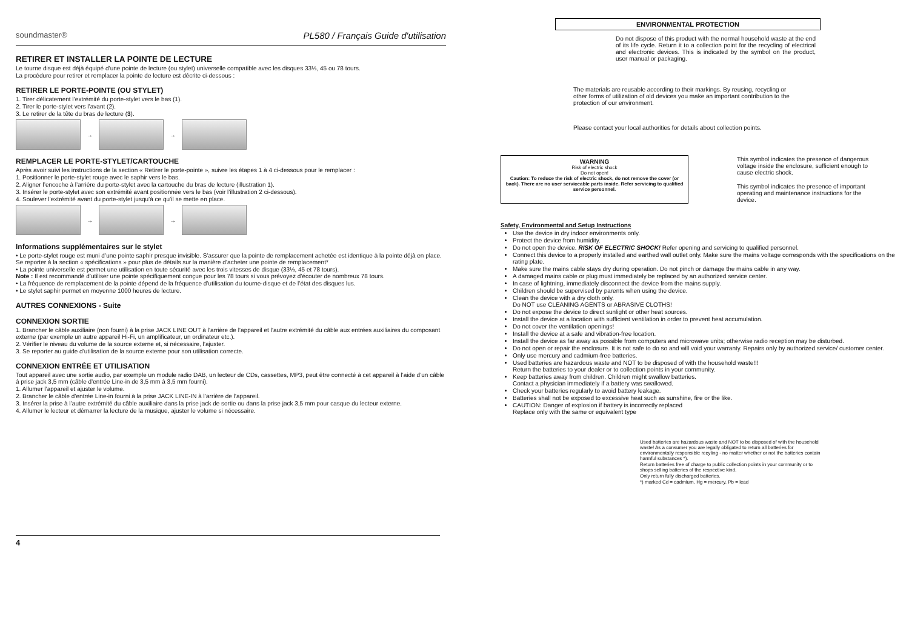soundmaster® PL580 / Français Guide d'utilisation
RETIRER ET INSTALLER LA POINTE DE LECTURE
Le tourne disque est déjà équipé d’une pointe de lecture (ou stylet) universelle compatible avec les disques 33⅓, 45 ou 78 tours.
La procédure pour retirer et remplacer la pointe de lecture est décrite ci-dessous :
RETIRER LE PORTE-POINTE (OU STYLET)
1. Tirer délicatement l’extrémité du porte-stylet vers le bas (1).
2. Tirer le porte-stylet vers l’avant (2).
3. Le retirer de la tête du bras de lecture (3).
→
→
REMPLACER LE PORTE-STYLET/CARTOUCHE
Après avoir suivi les instructions de la section « Retirer le porte-pointe », suivre les étapes 1 à 4 ci-dessous pour le remplacer :
1. Positionner le porte-stylet rouge avec le saphir vers le bas.
2. Aligner l’encoche à l’arrière du porte-stylet avec la cartouche du bras de lecture (illustration 1).
3. Insérer le porte-stylet avec son extrémité avant positionnée vers le bas (voir l’illustration 2 ci-dessous).
4. Soulever l’extrémité avant du porte-stylet jusqu’à ce qu’il se mette en place.
→
→
Informations supplémentaires sur le stylet
• Le porte-stylet rouge est muni d’une pointe saphir presque invisible. S’assurer que la pointe de remplacement achetée est identique à la pointe déjà en place.
Se reporter à la section « spécifications » pour plus de détails sur la manière d’acheter une pointe de remplacement*
• La pointe universelle est permet une utilisation en toute sécurité avec les trois vitesses de disque (33⅓, 45 et 78 tours).
Note : Il est recommandé d’utiliser une pointe spécifiquement conçue pour les 78 tours si vous prévoyez d’écouter de nombreux 78 tours.
• La fréquence de remplacement de la pointe dépend de la fréquence d’utilisation du tourne-disque et de l’état des disques lus.
• Le stylet saphir permet en moyenne 1000 heures de lecture.
AUTRES CONNEXIONS - Suite
CONNEXION SORTIE
1. Brancher le câble auxiliaire (non fourni) à la prise JACK LINE OUT à l’arrière de l’appareil et l’autre extrémité du câble aux entrées auxiliaires du composant externe (par exemple un autre appareil Hi-Fi, un amplificateur, un ordinateur etc.).
2. Vérifier le niveau du volume de la source externe et, si nécessaire, l’ajuster.
3. Se reporter au guide d’utilisation de la source externe pour son utilisation correcte.
CONNEXION ENTRÉE ET UTILISATION
Tout appareil avec une sortie audio, par exemple un module radio DAB, un lecteur de CDs, cassettes, MP3, peut être connecté à cet appareil à l’aide d’un câble à prise jack 3,5 mm (câble d’entrée Line-in de 3,5 mm à 3,5 mm fourni).
1. Allumer l’appareil et ajuster le volume.
2. Brancher le câble d’entrée Line-in fourni à la prise JACK LINE-IN à l’arrière de l’appareil.
3. Insérer la prise à l’autre extrémité du câble auxiliaire dans la prise jack de sortie ou dans la prise jack 3,5 mm pour casque du lecteur externe.
4. Allumer le lecteur et démarrer la lecture de la musique, ajuster le volume si nécessaire.
4
ENVIRONMENTAL PROTECTION
Do not dispose of this product with the normal household waste at the end of its life cycle. Return it to a collection point for the recycling of electrical and electronic devices. This is indicated by the symbol on the product, user manual or packaging.
The materials are reusable according to their markings. By reusing, recycling or other forms of utilization of old devices you make an important contribution to the protection of our environment.
Please contact your local authorities for details about collection points.
WARNING
Risk of electric shock
Do not open!
Caution: To reduce the risk of electric shock, do not remove the cover (or back). There are no user serviceable parts inside. Refer servicing to qualified service personnel.
This symbol indicates the presence of dangerous voltage inside the enclosure, sufficient enough to cause electric shock.
This symbol indicates the presence of important operating and maintenance instructions for the device.
Safety, Environmental and Setup Instructions
Use the device in dry indoor environments only.
Protect the device from humidity.
Do not open the device. RISK OF ELECTRIC SHOCK! Refer opening and servicing to qualified personnel.
Connect this device to a properly installed and earthed wall outlet only. Make sure the mains voltage corresponds with the specifications on the rating plate.
Make sure the mains cable stays dry during operation. Do not pinch or damage the mains cable in any way.
A damaged mains cable or plug must immediately be replaced by an authorized service center.
In case of lightning, immediately disconnect the device from the mains supply.
Children should be supervised by parents when using the device.
Clean the device with a dry cloth only.
Do NOT use CLEANING AGENTS or ABRASIVE CLOTHS!
Do not expose the device to direct sunlight or other heat sources.
Install the device at a location with sufficient ventilation in order to prevent heat accumulation.
Do not cover the ventilation openings!
Install the device at a safe and vibration-free location.
Install the device as far away as possible from computers and microwave units; otherwise radio reception may be disturbed.
Do not open or repair the enclosure. It is not safe to do so and will void your warranty. Repairs only by authorized service/ customer center.
Only use mercury and cadmium-free batteries.
Used batteries are hazardous waste and NOT to be disposed of with the household waste!!!
Return the batteries to your dealer or to collection points in your community.
Keep batteries away from children. Children might swallow batteries.
Contact a physician immediately if a battery was swallowed.
Check your batteries regularly to avoid battery leakage.
Batteries shall not be exposed to excessive heat such as sunshine, fire or the like.
CAUTION: Danger of explosion if battery is incorrectly replaced
Replace only with the same or equivalent type
Used batteries are hazardous waste and NOT to be disposed of with the household waste! As a consumer you are legally obligated to return all batteries for environmentally responsible recyling - no matter whether or not the batteries contain harmful substances *).
Return batteries free of charge to public collection points in your community or to shops selling batteries of the respective kind.
Only return fully discharged batteries.
*) marked Cd = cadmium, Hg = mercury, Pb = lead